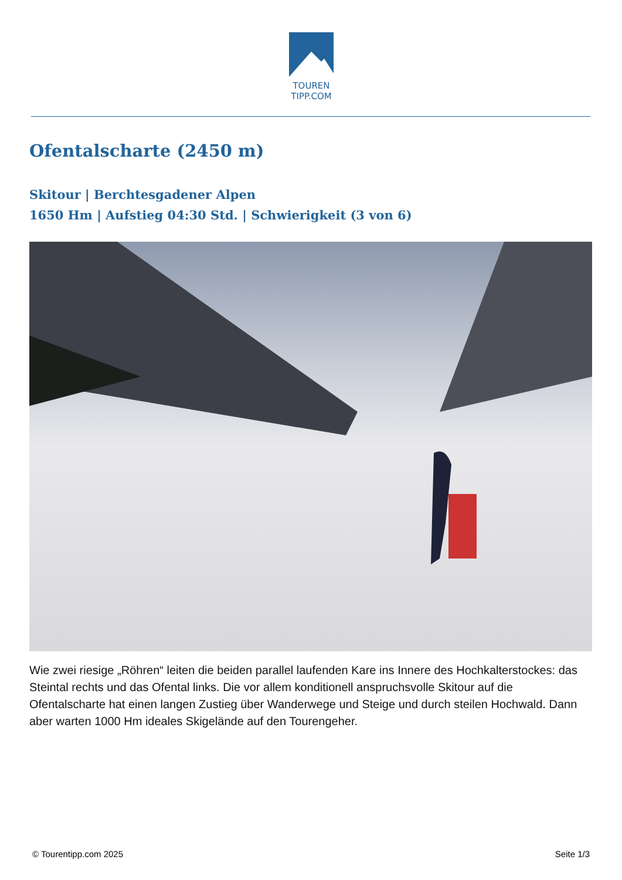TOUREN
TIPP.COM
Ofentalscharte (2450 m)
Skitour | Berchtesgadener Alpen
1650 Hm | Aufstieg 04:30 Std. | Schwierigkeit (3 von 6)
Wie zwei riesige „Röhren“ leiten die beiden parallel laufenden Kare ins Innere des Hochkalterstockes: das Steintal rechts und das Ofental links. Die vor allem konditionell anspruchsvolle Skitour auf die Ofentalscharte hat einen langen Zustieg über Wanderwege und Steige und durch steilen Hochwald. Dann aber warten 1000 Hm ideales Skigelände auf den Tourengeher.
© Tourentipp.com 2025 Seite 1/3